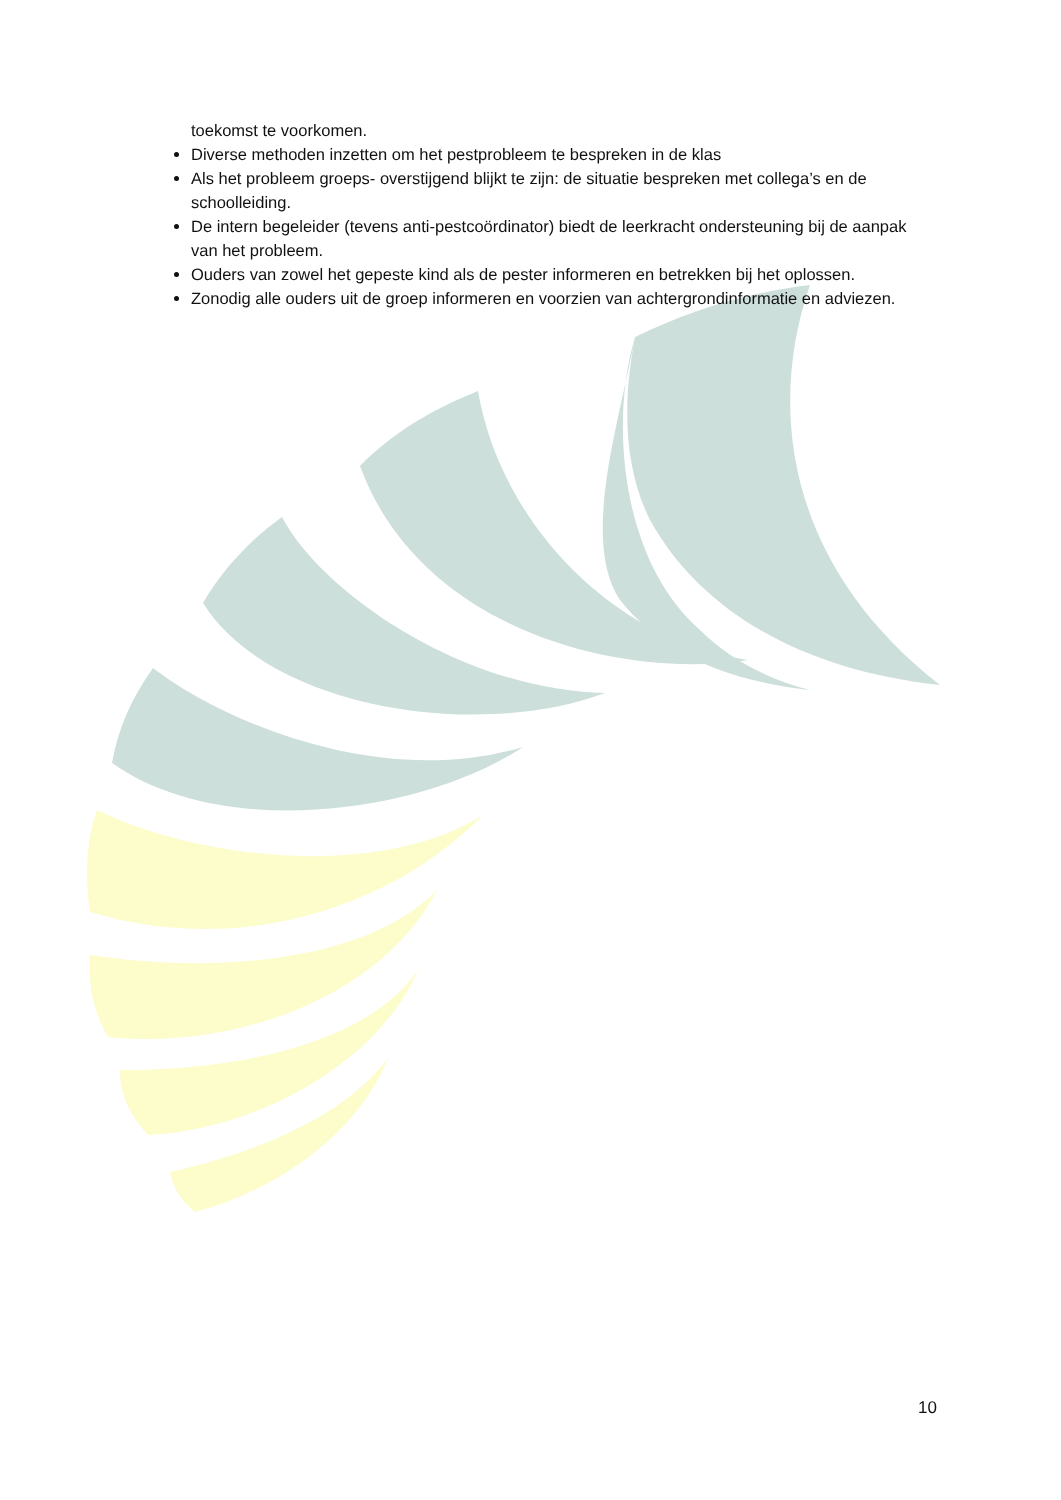toekomst te voorkomen.
Diverse methoden inzetten om het pestprobleem te bespreken in de klas
Als het probleem groeps- overstijgend blijkt te zijn: de situatie bespreken met collega’s en de schoolleiding.
De intern begeleider (tevens anti-pestcoördinator) biedt de leerkracht ondersteuning bij de aanpak van het probleem.
Ouders van zowel het gepeste kind als de pester informeren en betrekken bij het oplossen.
Zonodig alle ouders uit de groep informeren en voorzien van achtergrondinformatie en adviezen.
10